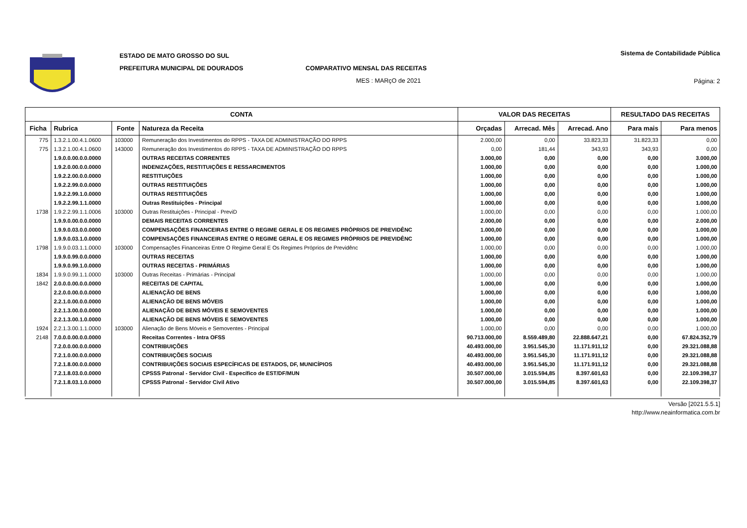ESTADO DE MATO GROSSO DO SUL
PREFEITURA MUNICIPAL DE DOURADOS COMPARATIVO MENSAL DAS RECEITAS
MES : MARçO de 2021
Sistema de Contabilidade Pública
Página: 2
| CONTA | | | | VALOR DAS RECEITAS | | | RESULTADO DAS RECEITAS | |
| --- | --- | --- | --- | --- | --- | --- | --- | --- |
| Ficha | Rubrica | Fonte | Natureza da Receita | Orçadas | Arrecad. Mês | Arrecad. Ano | Para mais | Para menos |
| 775 | 1.3.2.1.00.4.1.0600 | 103000 | Remuneração dos Investimentos do RPPS - TAXA DE ADMINISTRAÇÃO DO RPPS | 2.000,00 | 0,00 | 33.823,33 | 31.823,33 | 0,00 |
| 775 | 1.3.2.1.00.4.1.0600 | 143000 | Remuneração dos Investimentos do RPPS - TAXA DE ADMINISTRAÇÃO DO RPPS | 0,00 | 181,44 | 343,93 | 343,93 | 0,00 |
| | 1.9.0.0.00.0.0.0000 | | OUTRAS RECEITAS CORRENTES | 3.000,00 | 0,00 | 0,00 | 0,00 | 3.000,00 |
| | 1.9.2.0.00.0.0.0000 | | INDENIZAÇÕES, RESTITUIÇÕES E RESSARCIMENTOS | 1.000,00 | 0,00 | 0,00 | 0,00 | 1.000,00 |
| | 1.9.2.2.00.0.0.0000 | | RESTITUIÇÕES | 1.000,00 | 0,00 | 0,00 | 0,00 | 1.000,00 |
| | 1.9.2.2.99.0.0.0000 | | OUTRAS RESTITUIÇÕES | 1.000,00 | 0,00 | 0,00 | 0,00 | 1.000,00 |
| | 1.9.2.2.99.1.0.0000 | | OUTRAS RESTITUIÇÕES | 1.000,00 | 0,00 | 0,00 | 0,00 | 1.000,00 |
| | 1.9.2.2.99.1.1.0000 | | Outras Restituições - Principal | 1.000,00 | 0,00 | 0,00 | 0,00 | 1.000,00 |
| 1738 | 1.9.2.2.99.1.1.0006 | 103000 | Outras Restituições - Principal - PreviD | 1.000,00 | 0,00 | 0,00 | 0,00 | 1.000,00 |
| | 1.9.9.0.00.0.0.0000 | | DEMAIS RECEITAS CORRENTES | 2.000,00 | 0,00 | 0,00 | 0,00 | 2.000,00 |
| | 1.9.9.0.03.0.0.0000 | | COMPENSAÇÕES FINANCEIRAS ENTRE O REGIME GERAL E OS REGIMES PRÓPRIOS DE PREVIDÊNC | 1.000,00 | 0,00 | 0,00 | 0,00 | 1.000,00 |
| | 1.9.9.0.03.1.0.0000 | | COMPENSAÇÕES FINANCEIRAS ENTRE O REGIME GERAL E OS REGIMES PRÓPRIOS DE PREVIDÊNC | 1.000,00 | 0,00 | 0,00 | 0,00 | 1.000,00 |
| 1798 | 1.9.9.0.03.1.1.0000 | 103000 | Compensações Financeiras Entre O Regime Geral E Os Regimes Próprios de Previdênc | 1.000,00 | 0,00 | 0,00 | 0,00 | 1.000,00 |
| | 1.9.9.0.99.0.0.0000 | | OUTRAS RECEITAS | 1.000,00 | 0,00 | 0,00 | 0,00 | 1.000,00 |
| | 1.9.9.0.99.1.0.0000 | | OUTRAS RECEITAS - PRIMÁRIAS | 1.000,00 | 0,00 | 0,00 | 0,00 | 1.000,00 |
| 1834 | 1.9.9.0.99.1.1.0000 | 103000 | Outras Receitas - Primárias - Principal | 1.000,00 | 0,00 | 0,00 | 0,00 | 1.000,00 |
| 1842 | 2.0.0.0.00.0.0.0000 | | RECEITAS DE CAPITAL | 1.000,00 | 0,00 | 0,00 | 0,00 | 1.000,00 |
| | 2.2.0.0.00.0.0.0000 | | ALIENAÇÃO DE BENS | 1.000,00 | 0,00 | 0,00 | 0,00 | 1.000,00 |
| | 2.2.1.0.00.0.0.0000 | | ALIENAÇÃO DE BENS MÓVEIS | 1.000,00 | 0,00 | 0,00 | 0,00 | 1.000,00 |
| | 2.2.1.3.00.0.0.0000 | | ALIENAÇÃO DE BENS MÓVEIS E SEMOVENTES | 1.000,00 | 0,00 | 0,00 | 0,00 | 1.000,00 |
| | 2.2.1.3.00.1.0.0000 | | ALIENAÇÃO DE BENS MÓVEIS E SEMOVENTES | 1.000,00 | 0,00 | 0,00 | 0,00 | 1.000,00 |
| 1924 | 2.2.1.3.00.1.1.0000 | 103000 | Alienação de Bens Móveis e Semoventes - Principal | 1.000,00 | 0,00 | 0,00 | 0,00 | 1.000,00 |
| 2148 | 7.0.0.0.00.0.0.0000 | | Receitas Correntes - Intra OFSS | 90.713.000,00 | 8.559.489,80 | 22.888.647,21 | 0,00 | 67.824.352,79 |
| | 7.2.0.0.00.0.0.0000 | | CONTRIBUIÇÕES | 40.493.000,00 | 3.951.545,30 | 11.171.911,12 | 0,00 | 29.321.088,88 |
| | 7.2.1.0.00.0.0.0000 | | CONTRIBUIÇÕES SOCIAIS | 40.493.000,00 | 3.951.545,30 | 11.171.911,12 | 0,00 | 29.321.088,88 |
| | 7.2.1.8.00.0.0.0000 | | CONTRIBUIÇÕES SOCIAIS ESPECÍFICAS DE ESTADOS, DF, MUNICÍPIOS | 40.493.000,00 | 3.951.545,30 | 11.171.911,12 | 0,00 | 29.321.088,88 |
| | 7.2.1.8.03.0.0.0000 | | CPSSS Patronal - Servidor Civil - Específico de EST/DF/MUN | 30.507.000,00 | 3.015.594,85 | 8.397.601,63 | 0,00 | 22.109.398,37 |
| | 7.2.1.8.03.1.0.0000 | | CPSSS Patronal - Servidor Civil Ativo | 30.507.000,00 | 3.015.594,85 | 8.397.601,63 | 0,00 | 22.109.398,37 |
Versão [2021.5.5.1]
http://www.neainformatica.com.br